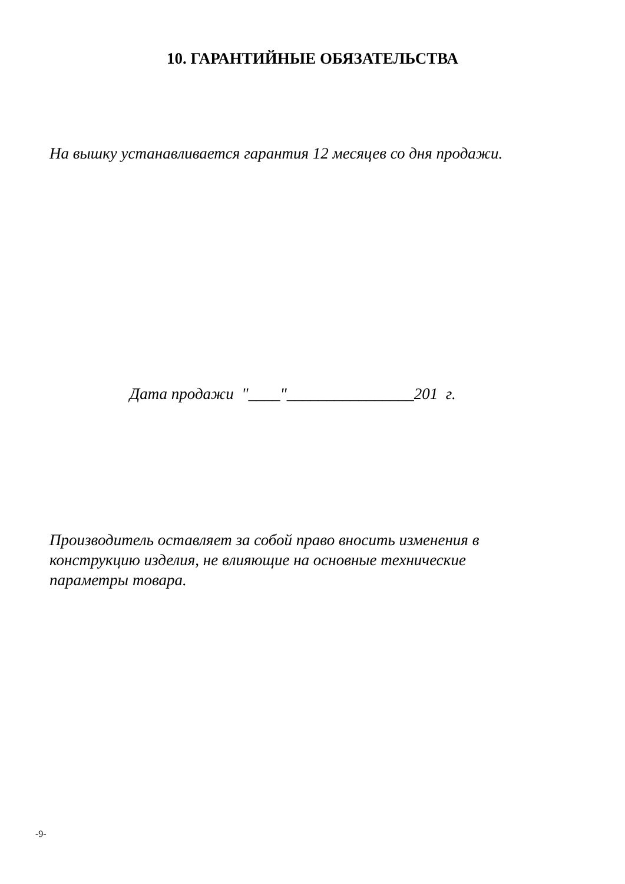10. ГАРАНТИЙНЫЕ ОБЯЗАТЕЛЬСТВА
На вышку устанавливается гарантия 12 месяцев со дня продажи.
Дата продажи "____"________________201 г.
Производитель оставляет за собой право вносить изменения в
конструкцию изделия, не влияющие на основные технические
параметры товара.
-9-